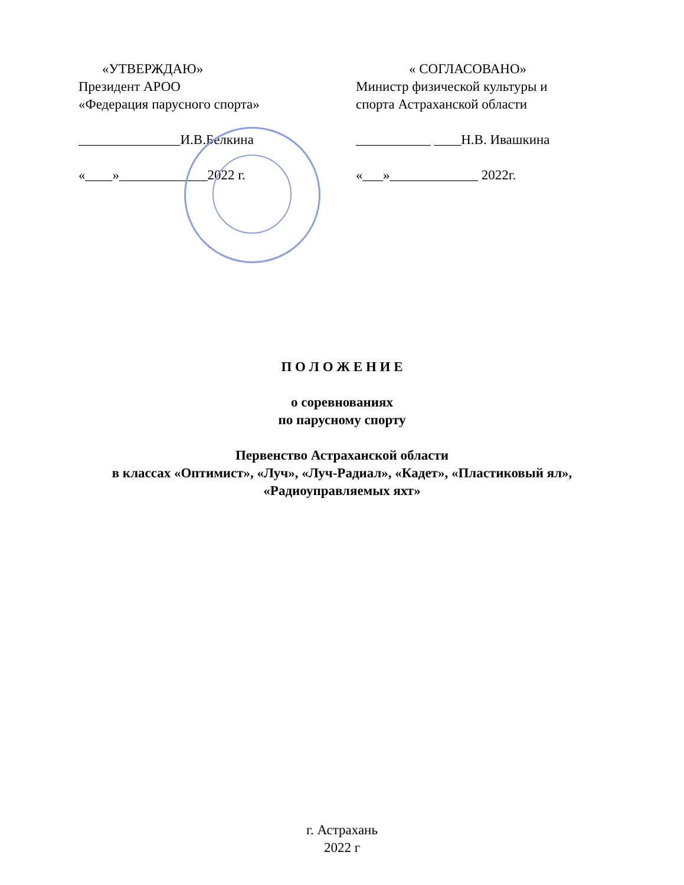«УТВЕРЖДАЮ»
Президент АРОО
«Федерация парусного спорта»
_______________И.В.Белкина
«____»_____________2022 г.
« СОГЛАСОВАНО»
Министр физической культуры и
спорта Астраханской области
___________ ____Н.В. Ивашкина
«___»_____________ 2022г.
П О Л О Ж Е Н И Е
о соревнованиях
по парусному спорту
Первенство Астраханской области
в классах «Оптимист», «Луч», «Луч-Радиал», «Кадет», «Пластиковый ял»,
«Радиоуправляемых яхт»
г. Астрахань
2022 г